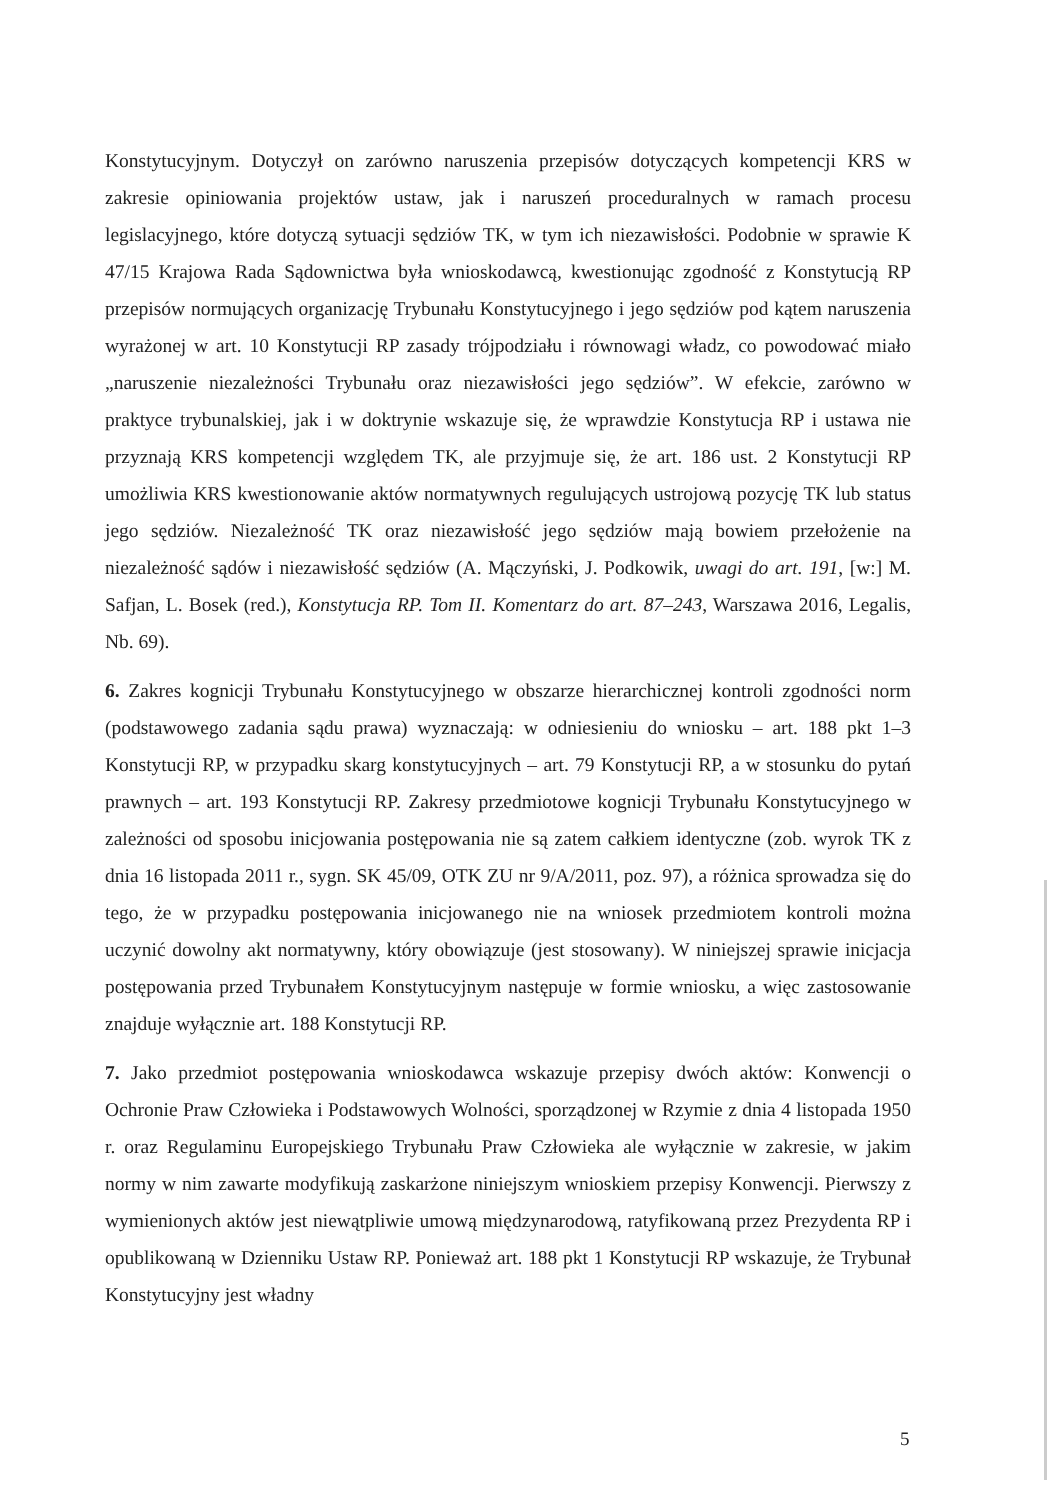Konstytucyjnym. Dotyczył on zarówno naruszenia przepisów dotyczących kompetencji KRS w zakresie opiniowania projektów ustaw, jak i naruszeń proceduralnych w ramach procesu legislacyjnego, które dotyczą sytuacji sędziów TK, w tym ich niezawisłości. Podobnie w sprawie K 47/15 Krajowa Rada Sądownictwa była wnioskodawcą, kwestionując zgodność z Konstytucją RP przepisów normujących organizację Trybunału Konstytucyjnego i jego sędziów pod kątem naruszenia wyrażonej w art. 10 Konstytucji RP zasady trójpodziału i równowagi władz, co powodować miało „naruszenie niezależności Trybunału oraz niezawisłości jego sędziów”. W efekcie, zarówno w praktyce trybunalskiej, jak i w doktrynie wskazuje się, że wprawdzie Konstytucja RP i ustawa nie przyznają KRS kompetencji względem TK, ale przyjmuje się, że art. 186 ust. 2 Konstytucji RP umożliwia KRS kwestionowanie aktów normatywnych regulujących ustrojową pozycję TK lub status jego sędziów. Niezależność TK oraz niezawisłość jego sędziów mają bowiem przełożenie na niezależność sądów i niezawisłość sędziów (A. Mączyński, J. Podkowik, uwagi do art. 191, [w:] M. Safjan, L. Bosek (red.), Konstytucja RP. Tom II. Komentarz do art. 87–243, Warszawa 2016, Legalis, Nb. 69).
6. Zakres kognicji Trybunału Konstytucyjnego w obszarze hierarchicznej kontroli zgodności norm (podstawowego zadania sądu prawa) wyznaczają: w odniesieniu do wniosku – art. 188 pkt 1–3 Konstytucji RP, w przypadku skarg konstytucyjnych – art. 79 Konstytucji RP, a w stosunku do pytań prawnych – art. 193 Konstytucji RP. Zakresy przedmiotowe kognicji Trybunału Konstytucyjnego w zależności od sposobu inicjowania postępowania nie są zatem całkiem identyczne (zob. wyrok TK z dnia 16 listopada 2011 r., sygn. SK 45/09, OTK ZU nr 9/A/2011, poz. 97), a różnica sprowadza się do tego, że w przypadku postępowania inicjowanego nie na wniosek przedmiotem kontroli można uczynić dowolny akt normatywny, który obowiązuje (jest stosowany). W niniejszej sprawie inicjacja postępowania przed Trybunałem Konstytucyjnym następuje w formie wniosku, a więc zastosowanie znajduje wyłącznie art. 188 Konstytucji RP.
7. Jako przedmiot postępowania wnioskodawca wskazuje przepisy dwóch aktów: Konwencji o Ochronie Praw Człowieka i Podstawowych Wolności, sporządzonej w Rzymie z dnia 4 listopada 1950 r. oraz Regulaminu Europejskiego Trybunału Praw Człowieka ale wyłącznie w zakresie, w jakim normy w nim zawarte modyfikują zaskarżone niniejszym wnioskiem przepisy Konwencji. Pierwszy z wymienionych aktów jest niewątpliwie umową międzynarodową, ratyfikowaną przez Prezydenta RP i opublikowaną w Dzienniku Ustaw RP. Ponieważ art. 188 pkt 1 Konstytucji RP wskazuje, że Trybunał Konstytucyjny jest władny
5